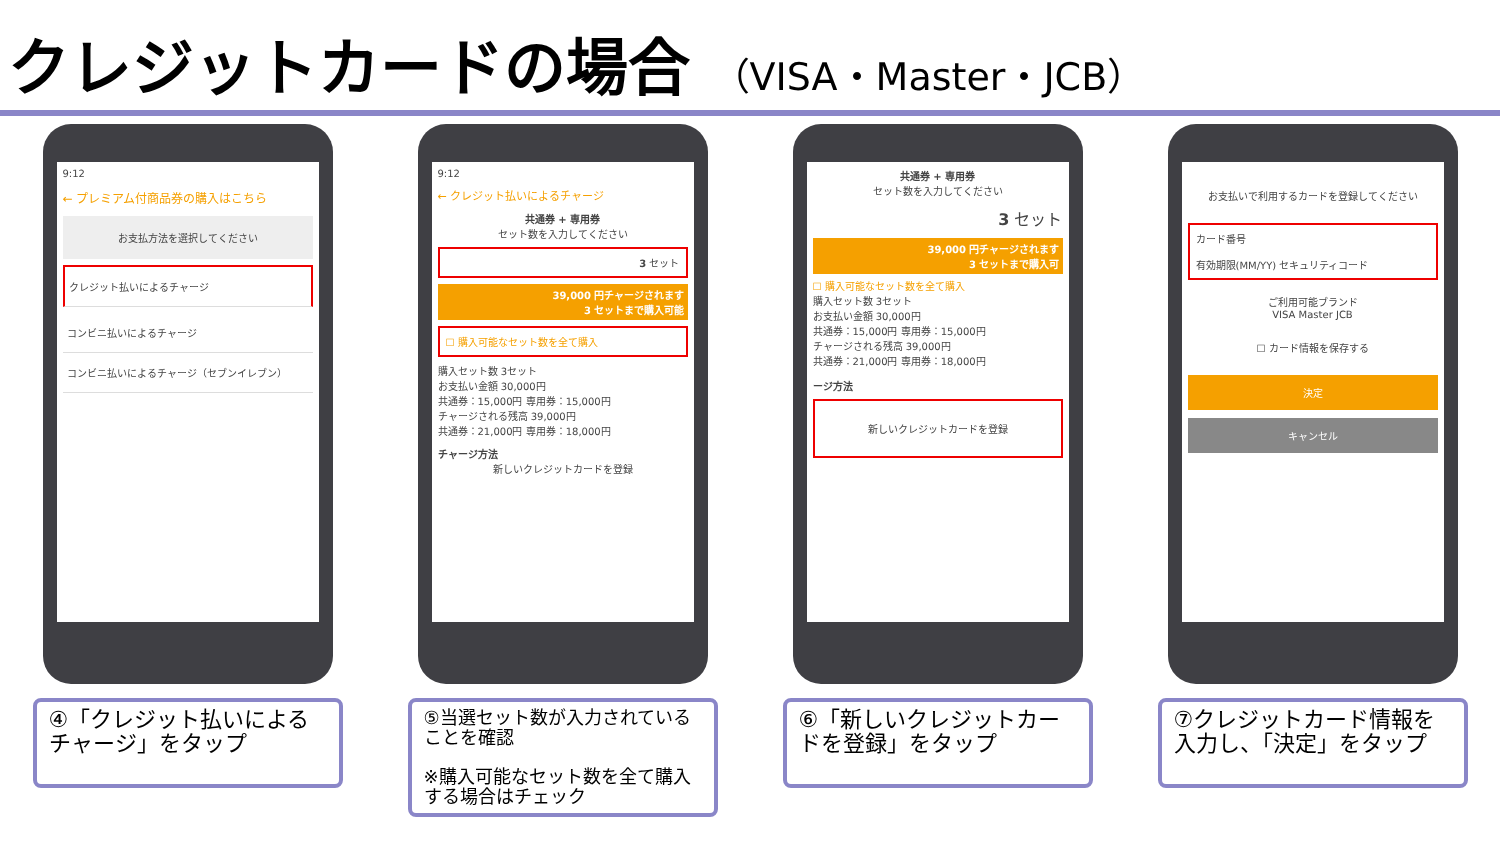クレジットカードの場合 （VISA・Master・JCB）
9:12
← プレミアム付商品券の購入はこちら
お支払方法を選択してください
クレジット払いによるチャージ
コンビニ払いによるチャージ
コンビニ払いによるチャージ（セブンイレブン）
④「クレジット払いによるチャージ」をタップ
9:12
← クレジット払いによるチャージ
共通券 + 専用券
セット数を入力してください
3 セット
39,000 円チャージされます
3 セットまで購入可能
☐ 購入可能なセット数を全て購入
購入セット数 3セット
お支払い金額 30,000円
共通券：15,000円 専用券：15,000円
チャージされる残高 39,000円
共通券：21,000円 専用券：18,000円
チャージ方法
新しいクレジットカードを登録
⑤当選セット数が入力されていることを確認
※購入可能なセット数を全て購入する場合はチェック
共通券 + 専用券
セット数を入力してください
3 セット
39,000 円チャージされます
3 セットまで購入可
☐ 購入可能なセット数を全て購入
購入セット数 3セット
お支払い金額 30,000円
共通券：15,000円 専用券：15,000円
チャージされる残高 39,000円
共通券：21,000円 専用券：18,000円
ージ方法
新しいクレジットカードを登録
⑥「新しいクレジットカードを登録」をタップ
お支払いで利用するカードを登録してください
カード番号
有効期限(MM/YY) セキュリティコード
ご利用可能ブランド
VISA Master JCB
☐ カード情報を保存する
決定
キャンセル
⑦クレジットカード情報を入力し、「決定」をタップ